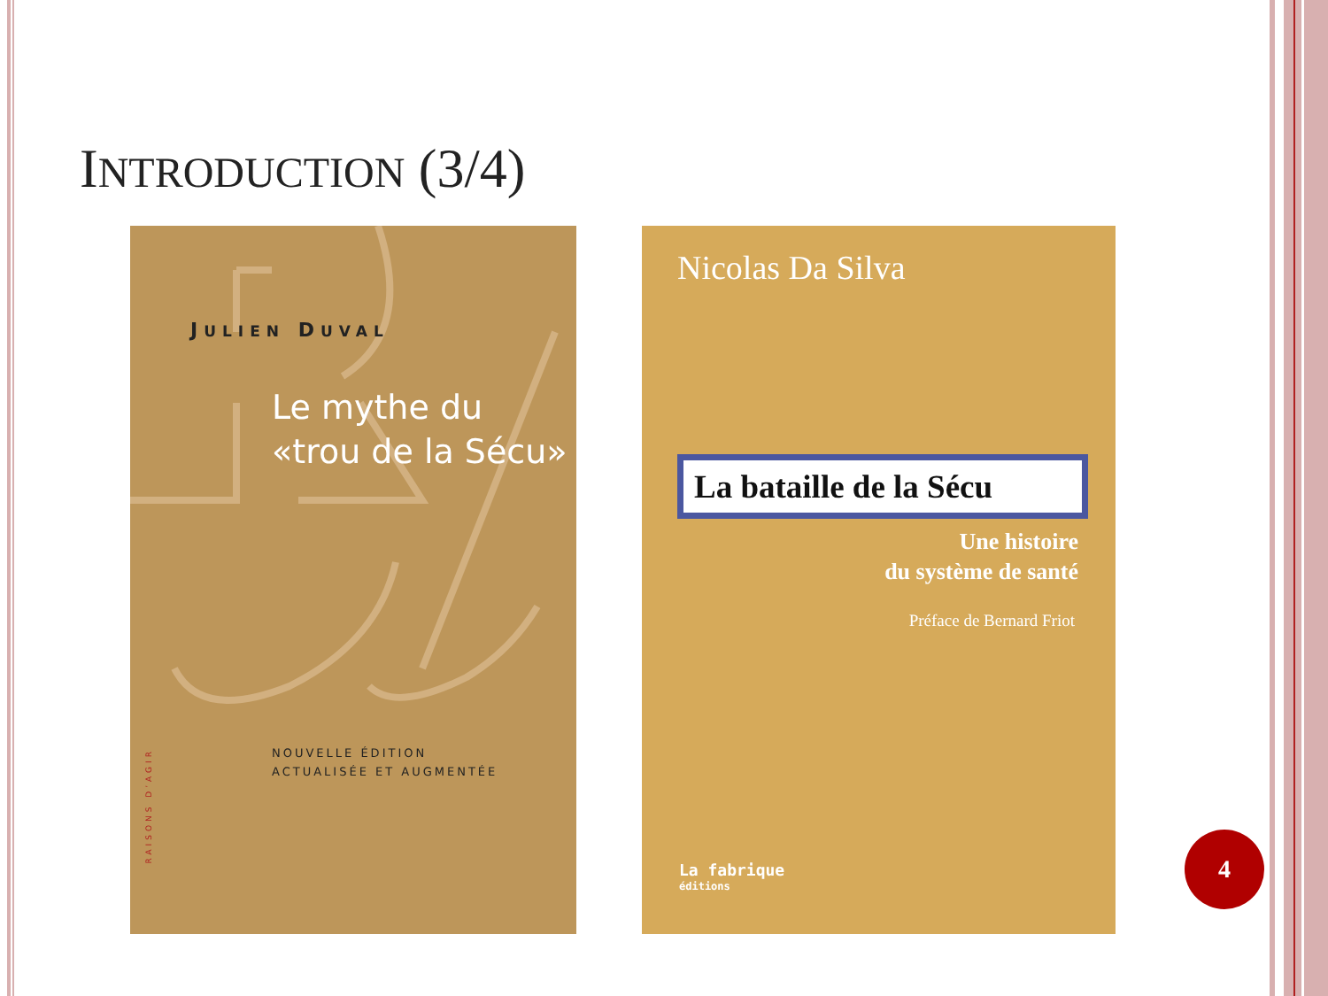INTRODUCTION (3/4)
JULIEN DUVAL
Le mythe du
«trou de la Sécu»
NOUVELLE ÉDITION
ACTUALISÉE ET AUGMENTÉE
RAISONS D’AGIR
Nicolas Da Silva
La bataille de la Sécu
Une histoire
du système de santé
Préface de Bernard Friot
La fabrique
éditions
4